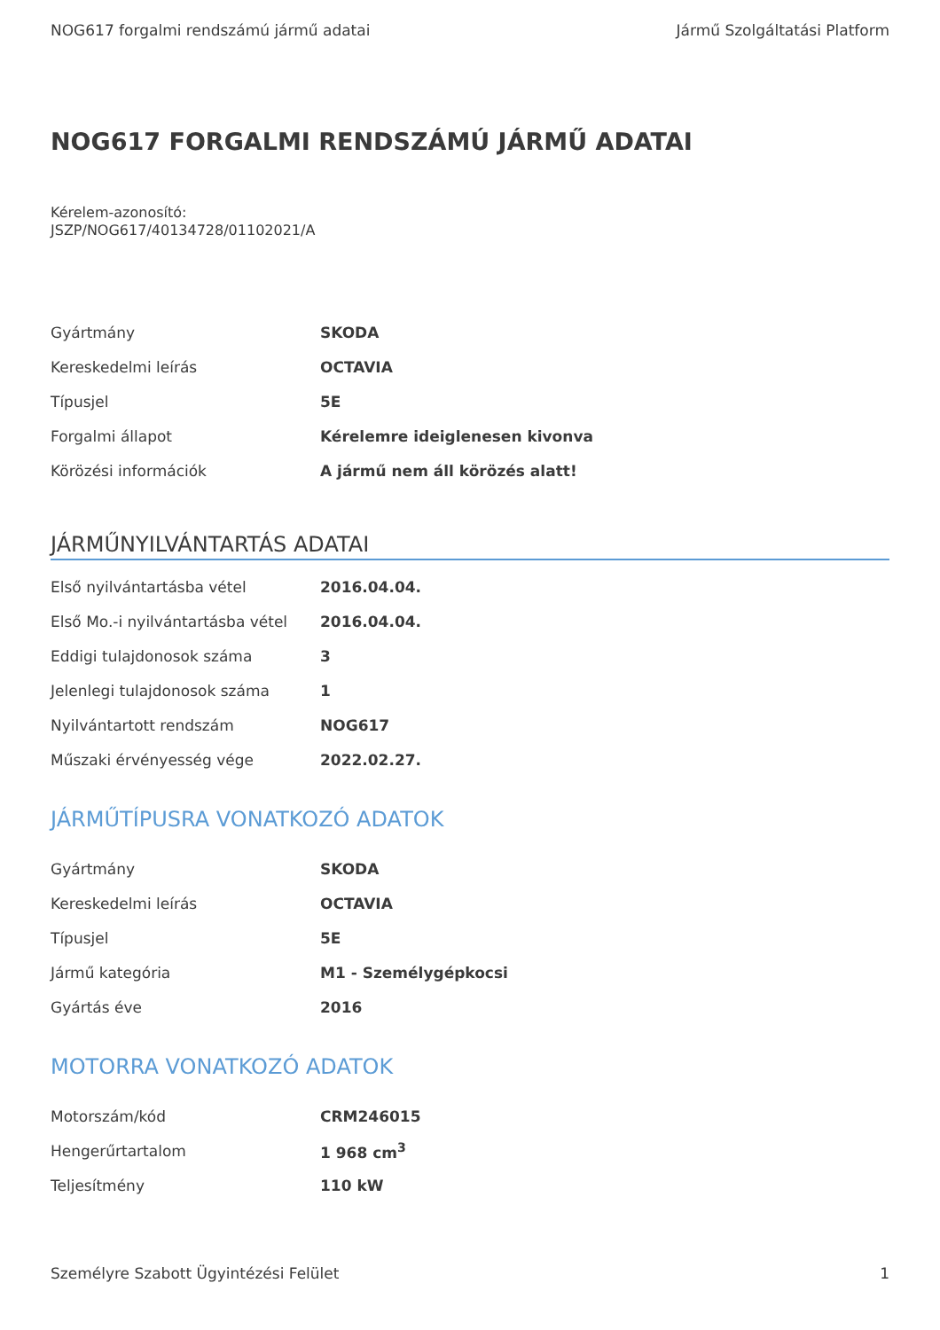NOG617 forgalmi rendszámú jármű adatai Jármű Szolgáltatási Platform
NOG617 FORGALMI RENDSZÁMÚ JÁRMŰ ADATAI
Kérelem-azonosító:
JSZP/NOG617/40134728/01102021/A
| Gyártmány | SKODA |
| Kereskedelmi leírás | OCTAVIA |
| Típusjel | 5E |
| Forgalmi állapot | Kérelemre ideiglenesen kivonva |
| Körözési információk | A jármű nem áll körözés alatt! |
JÁRMŰNYILVÁNTARTÁS ADATAI
| Első nyilvántartásba vétel | 2016.04.04. |
| Első Mo.-i nyilvántartásba vétel | 2016.04.04. |
| Eddigi tulajdonosok száma | 3 |
| Jelenlegi tulajdonosok száma | 1 |
| Nyilvántartott rendszám | NOG617 |
| Műszaki érvényesség vége | 2022.02.27. |
JÁRMŰTÍPUSRA VONATKOZÓ ADATOK
| Gyártmány | SKODA |
| Kereskedelmi leírás | OCTAVIA |
| Típusjel | 5E |
| Jármű kategória | M1 - Személygépkocsi |
| Gyártás éve | 2016 |
MOTORRA VONATKOZÓ ADATOK
| Motorszám/kód | CRM246015 |
| Hengerűrtartalom | 1 968 cm<sup>3</sup> |
| Teljesítmény | 110 kW |
Személyre Szabott Ügyintézési Felület 1